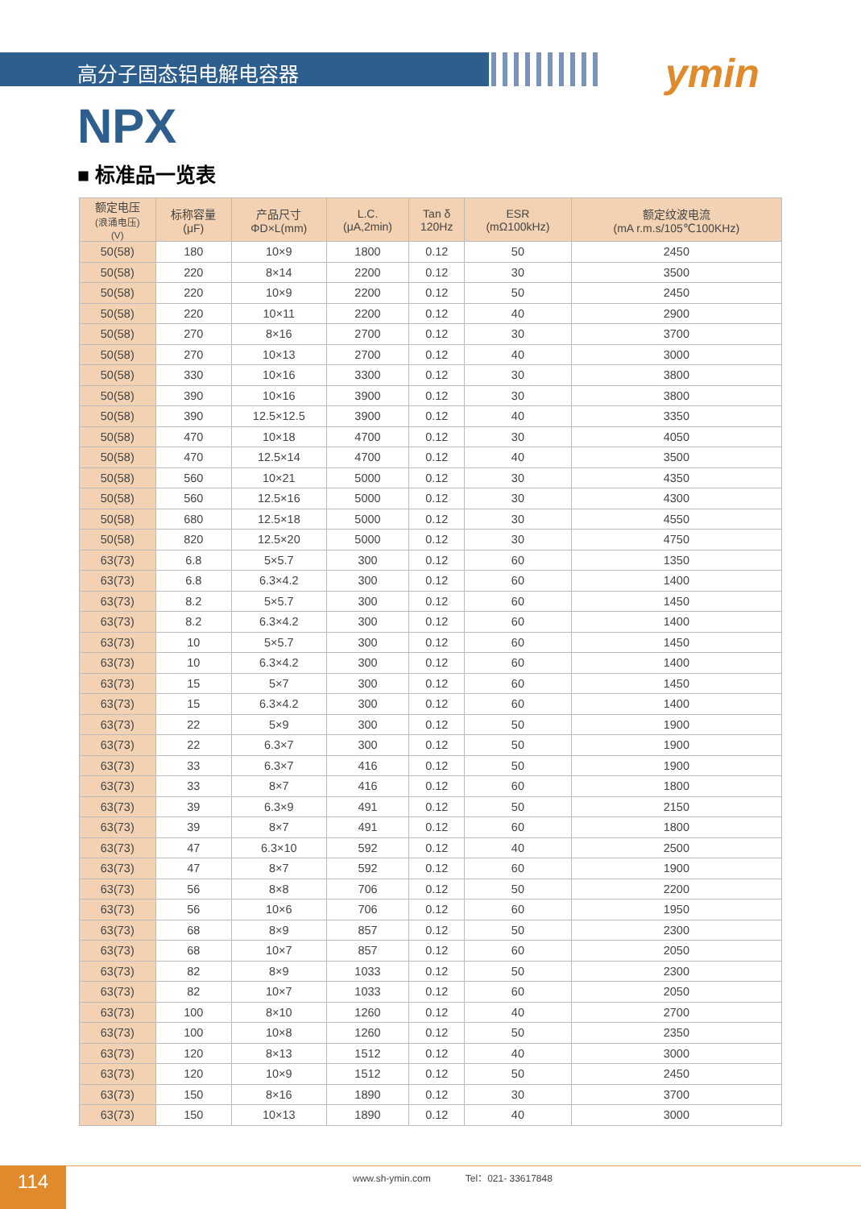高分子固态铝电解电容器 ymin
NPX
■ 标准品一览表
| 额定电压 (浪涌电压) (V) | 标称容量 (μF) | 产品尺寸 ΦD×L(mm) | L.C. (μA,2min) | Tan δ 120Hz | ESR (mΩ100kHz) | 额定纹波电流 (mA r.m.s/105℃100KHz) |
| --- | --- | --- | --- | --- | --- | --- |
| 50(58) | 180 | 10×9 | 1800 | 0.12 | 50 | 2450 |
| 50(58) | 220 | 8×14 | 2200 | 0.12 | 30 | 3500 |
| 50(58) | 220 | 10×9 | 2200 | 0.12 | 50 | 2450 |
| 50(58) | 220 | 10×11 | 2200 | 0.12 | 40 | 2900 |
| 50(58) | 270 | 8×16 | 2700 | 0.12 | 30 | 3700 |
| 50(58) | 270 | 10×13 | 2700 | 0.12 | 40 | 3000 |
| 50(58) | 330 | 10×16 | 3300 | 0.12 | 30 | 3800 |
| 50(58) | 390 | 10×16 | 3900 | 0.12 | 30 | 3800 |
| 50(58) | 390 | 12.5×12.5 | 3900 | 0.12 | 40 | 3350 |
| 50(58) | 470 | 10×18 | 4700 | 0.12 | 30 | 4050 |
| 50(58) | 470 | 12.5×14 | 4700 | 0.12 | 40 | 3500 |
| 50(58) | 560 | 10×21 | 5000 | 0.12 | 30 | 4350 |
| 50(58) | 560 | 12.5×16 | 5000 | 0.12 | 30 | 4300 |
| 50(58) | 680 | 12.5×18 | 5000 | 0.12 | 30 | 4550 |
| 50(58) | 820 | 12.5×20 | 5000 | 0.12 | 30 | 4750 |
| 63(73) | 6.8 | 5×5.7 | 300 | 0.12 | 60 | 1350 |
| 63(73) | 6.8 | 6.3×4.2 | 300 | 0.12 | 60 | 1400 |
| 63(73) | 8.2 | 5×5.7 | 300 | 0.12 | 60 | 1450 |
| 63(73) | 8.2 | 6.3×4.2 | 300 | 0.12 | 60 | 1400 |
| 63(73) | 10 | 5×5.7 | 300 | 0.12 | 60 | 1450 |
| 63(73) | 10 | 6.3×4.2 | 300 | 0.12 | 60 | 1400 |
| 63(73) | 15 | 5×7 | 300 | 0.12 | 60 | 1450 |
| 63(73) | 15 | 6.3×4.2 | 300 | 0.12 | 60 | 1400 |
| 63(73) | 22 | 5×9 | 300 | 0.12 | 50 | 1900 |
| 63(73) | 22 | 6.3×7 | 300 | 0.12 | 50 | 1900 |
| 63(73) | 33 | 6.3×7 | 416 | 0.12 | 50 | 1900 |
| 63(73) | 33 | 8×7 | 416 | 0.12 | 60 | 1800 |
| 63(73) | 39 | 6.3×9 | 491 | 0.12 | 50 | 2150 |
| 63(73) | 39 | 8×7 | 491 | 0.12 | 60 | 1800 |
| 63(73) | 47 | 6.3×10 | 592 | 0.12 | 40 | 2500 |
| 63(73) | 47 | 8×7 | 592 | 0.12 | 60 | 1900 |
| 63(73) | 56 | 8×8 | 706 | 0.12 | 50 | 2200 |
| 63(73) | 56 | 10×6 | 706 | 0.12 | 60 | 1950 |
| 63(73) | 68 | 8×9 | 857 | 0.12 | 50 | 2300 |
| 63(73) | 68 | 10×7 | 857 | 0.12 | 60 | 2050 |
| 63(73) | 82 | 8×9 | 1033 | 0.12 | 50 | 2300 |
| 63(73) | 82 | 10×7 | 1033 | 0.12 | 60 | 2050 |
| 63(73) | 100 | 8×10 | 1260 | 0.12 | 40 | 2700 |
| 63(73) | 100 | 10×8 | 1260 | 0.12 | 50 | 2350 |
| 63(73) | 120 | 8×13 | 1512 | 0.12 | 40 | 3000 |
| 63(73) | 120 | 10×9 | 1512 | 0.12 | 50 | 2450 |
| 63(73) | 150 | 8×16 | 1890 | 0.12 | 30 | 3700 |
| 63(73) | 150 | 10×13 | 1890 | 0.12 | 40 | 3000 |
114
www.sh-ymin.com Tel：021- 33617848